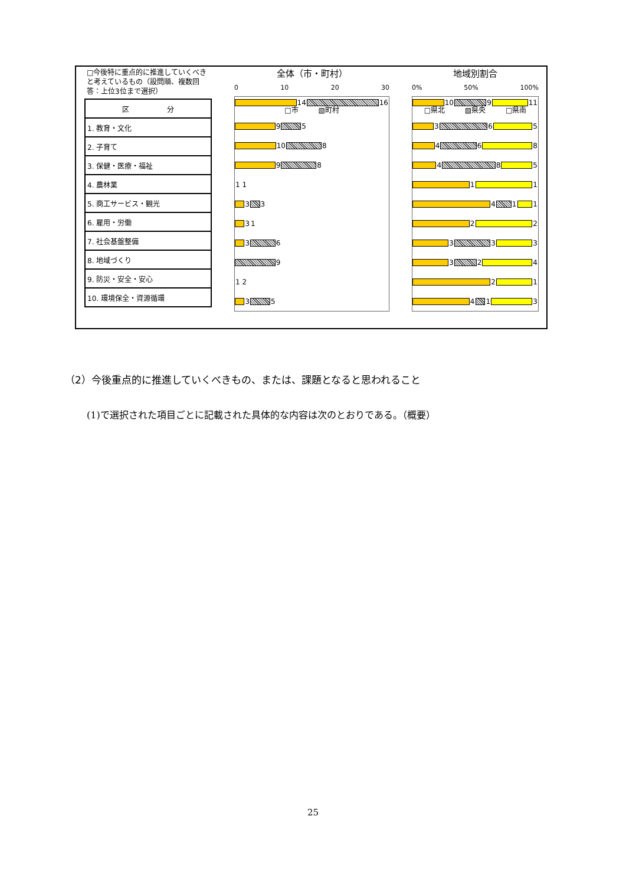□今後特に重点的に推進していくべきと考えているもの（設問順、複数回答：上位3位まで選択）
| 区 分 |
| --- |
| 1. 教育・文化 |
| 2. 子育て |
| 3. 保健・医療・福祉 |
| 4. 農林業 |
| 5. 商工サービス・観光 |
| 6. 雇用・労働 |
| 7. 社会基盤整備 |
| 8. 地域づくり |
| 9. 防災・安全・安心 |
| 10. 環境保全・資源循環 |
全体（市・町村）
0 10 20 30
14 16
□市 ▧町村
9 5
10 8
9 8
1 1
3 3
3 1
3 6
9
1 2
3 5
地域別割合
0% 50% 100%
10 9 11
□県北 ▧県央 □県南
3 6 5
4 6 8
4 8 5
1 1
4 1 1
2 2
3 3 3
3 2 4
2 1
4 1 3
（2）今後重点的に推進していくべきもの、または、課題となると思われること
(1)で選択された項目ごとに記載された具体的な内容は次のとおりである。（概要）
25